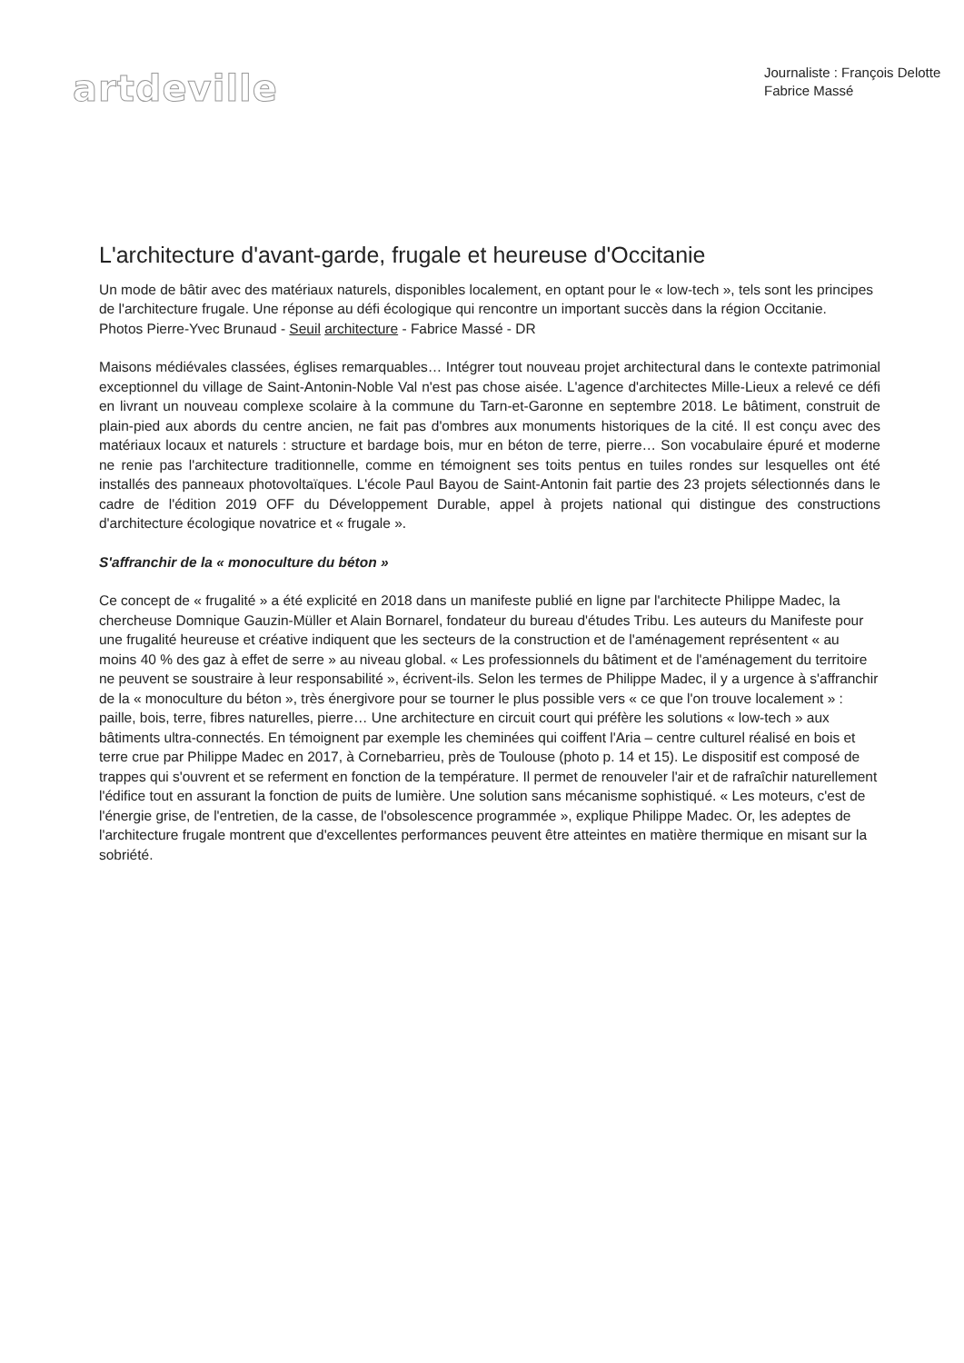artdeville
Journaliste : François Delotte
Fabrice Massé
L'architecture d'avant-garde, frugale et heureuse d'Occitanie
Un mode de bâtir avec des matériaux naturels, disponibles localement, en optant pour le « low-tech », tels sont les principes de l'architecture frugale. Une réponse au défi écologique qui rencontre un important succès dans la région Occitanie.
Photos Pierre-Yvec Brunaud - Seuil architecture - Fabrice Massé - DR
Maisons médiévales classées, églises remarquables… Intégrer tout nouveau projet architectural dans le contexte patrimonial exceptionnel du village de Saint-Antonin-Noble Val n'est pas chose aisée. L'agence d'architectes Mille-Lieux a relevé ce défi en livrant un nouveau complexe scolaire à la commune du Tarn-et-Garonne en septembre 2018. Le bâtiment, construit de plain-pied aux abords du centre ancien, ne fait pas d'ombres aux monuments historiques de la cité. Il est conçu avec des matériaux locaux et naturels : structure et bardage bois, mur en béton de terre, pierre… Son vocabulaire épuré et moderne ne renie pas l'architecture traditionnelle, comme en témoignent ses toits pentus en tuiles rondes sur lesquelles ont été installés des panneaux photovoltaïques. L'école Paul Bayou de Saint-Antonin fait partie des 23 projets sélectionnés dans le cadre de l'édition 2019 OFF du Développement Durable, appel à projets national qui distingue des constructions d'architecture écologique novatrice et « frugale ».
S'affranchir de la « monoculture du béton »
Ce concept de « frugalité » a été explicité en 2018 dans un manifeste publié en ligne par l'architecte Philippe Madec, la chercheuse Domnique Gauzin-Müller et Alain Bornarel, fondateur du bureau d'études Tribu. Les auteurs du Manifeste pour une frugalité heureuse et créative indiquent que les secteurs de la construction et de l'aménagement représentent « au moins 40 % des gaz à effet de serre » au niveau global. « Les professionnels du bâtiment et de l'aménagement du territoire ne peuvent se soustraire à leur responsabilité », écrivent-ils. Selon les termes de Philippe Madec, il y a urgence à s'affranchir de la « monoculture du béton », très énergivore pour se tourner le plus possible vers « ce que l'on trouve localement » : paille, bois, terre, fibres naturelles, pierre… Une architecture en circuit court qui préfère les solutions « low-tech » aux bâtiments ultra-connectés. En témoignent par exemple les cheminées qui coiffent l'Aria – centre culturel réalisé en bois et terre crue par Philippe Madec en 2017, à Cornebarrieu, près de Toulouse (photo p. 14 et 15). Le dispositif est composé de trappes qui s'ouvrent et se referment en fonction de la température. Il permet de renouveler l'air et de rafraîchir naturellement l'édifice tout en assurant la fonction de puits de lumière. Une solution sans mécanisme sophistiqué. « Les moteurs, c'est de l'énergie grise, de l'entretien, de la casse, de l'obsolescence programmée », explique Philippe Madec. Or, les adeptes de l'architecture frugale montrent que d'excellentes performances peuvent être atteintes en matière thermique en misant sur la sobriété.